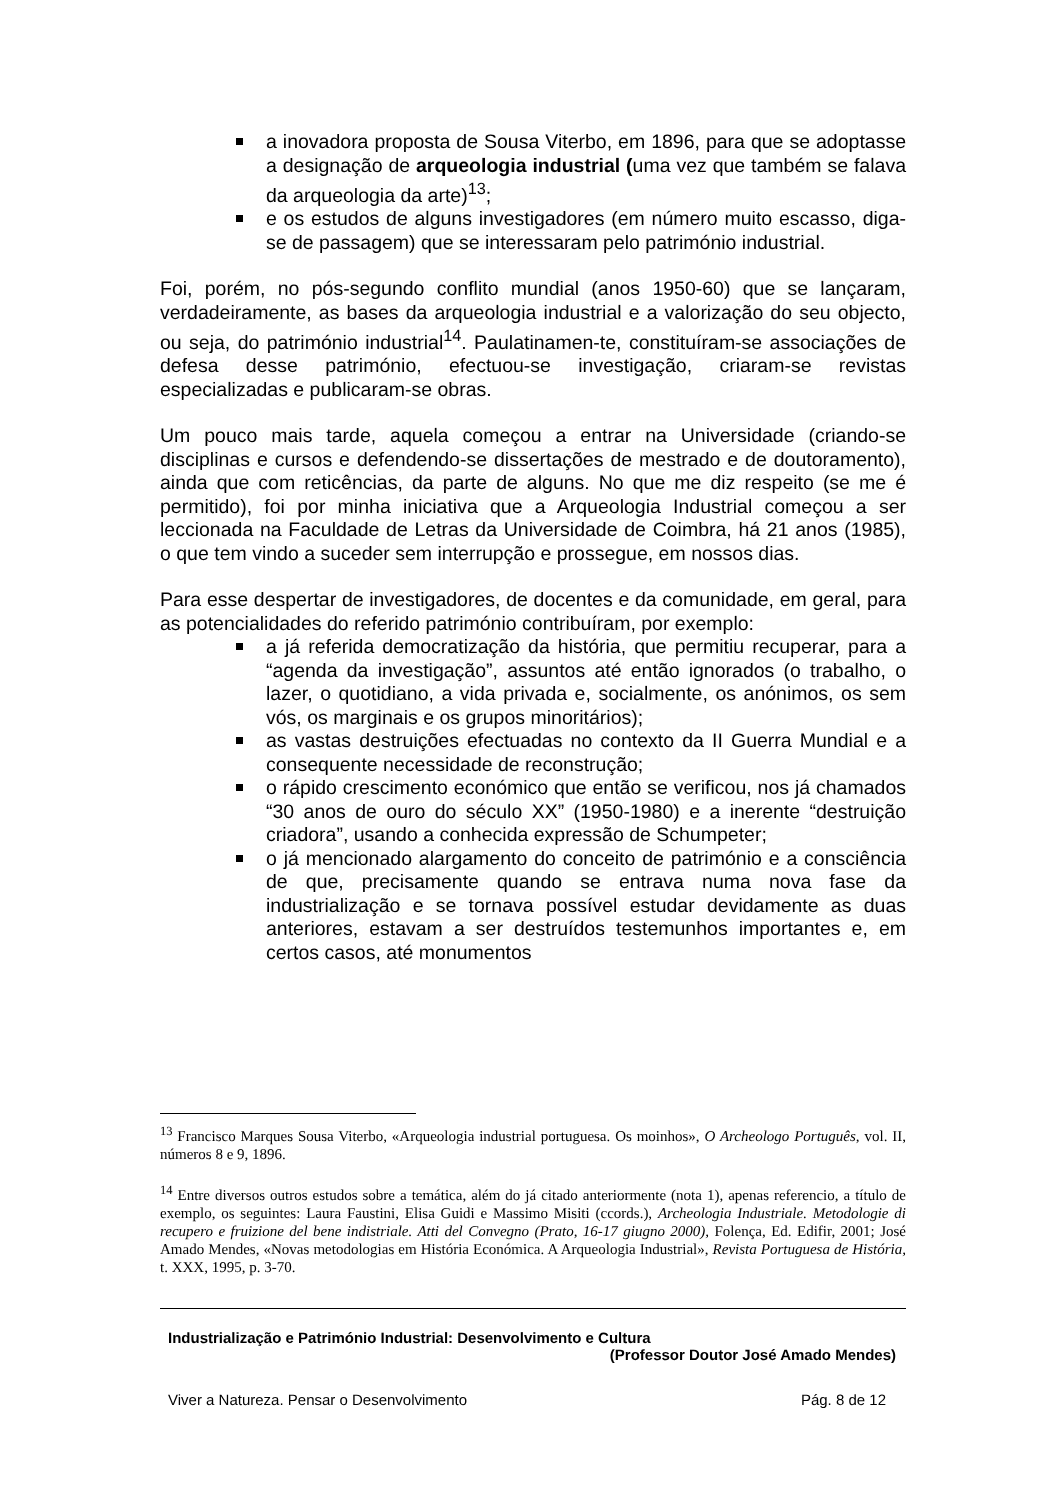a inovadora proposta de Sousa Viterbo, em 1896, para que se adoptasse a designação de arqueologia industrial (uma vez que também se falava da arqueologia da arte)<sup>13</sup>;
e os estudos de alguns investigadores (em número muito escasso, diga-se de passagem) que se interessaram pelo património industrial.
Foi, porém, no pós-segundo conflito mundial (anos 1950-60) que se lançaram, verdadeiramente, as bases da arqueologia industrial e a valorização do seu objecto, ou seja, do património industrial<sup>14</sup>. Paulatinamen-te, constituíram-se associações de defesa desse património, efectuou-se investigação, criaram-se revistas especializadas e publicaram-se obras.
Um pouco mais tarde, aquela começou a entrar na Universidade (criando-se disciplinas e cursos e defendendo-se dissertações de mestrado e de doutoramento), ainda que com reticências, da parte de alguns. No que me diz respeito (se me é permitido), foi por minha iniciativa que a Arqueologia Industrial começou a ser leccionada na Faculdade de Letras da Universidade de Coimbra, há 21 anos (1985), o que tem vindo a suceder sem interrupção e prossegue, em nossos dias.
Para esse despertar de investigadores, de docentes e da comunidade, em geral, para as potencialidades do referido património contribuíram, por exemplo:
a já referida democratização da história, que permitiu recuperar, para a “agenda da investigação”, assuntos até então ignorados (o trabalho, o lazer, o quotidiano, a vida privada e, socialmente, os anónimos, os sem vós, os marginais e os grupos minoritários);
as vastas destruições efectuadas no contexto da II Guerra Mundial e a consequente necessidade de reconstrução;
o rápido crescimento económico que então se verificou, nos já chamados “30 anos de ouro do século XX” (1950-1980) e a inerente “destruição criadora”, usando a conhecida expressão de Schumpeter;
o já mencionado alargamento do conceito de património e a consciência de que, precisamente quando se entrava numa nova fase da industrialização e se tornava possível estudar devidamente as duas anteriores, estavam a ser destruídos testemunhos importantes e, em certos casos, até monumentos
<sup>13</sup> Francisco Marques Sousa Viterbo, «Arqueologia industrial portuguesa. Os moinhos», O Archeologo Português, vol. II, números 8 e 9, 1896.
<sup>14</sup> Entre diversos outros estudos sobre a temática, além do já citado anteriormente (nota 1), apenas referencio, a título de exemplo, os seguintes: Laura Faustini, Elisa Guidi e Massimo Misiti (ccords.), Archeologia Industriale. Metodologie di recupero e fruizione del bene indistriale. Atti del Convegno (Prato, 16-17 giugno 2000), Folença, Ed. Edifir, 2001; José Amado Mendes, «Novas metodologias em História Económica. A Arqueologia Industrial», Revista Portuguesa de História, t. XXX, 1995, p. 3-70.
Industrialização e Património Industrial: Desenvolvimento e Cultura
(Professor Doutor José Amado Mendes)
Viver a Natureza. Pensar o Desenvolvimento Pág. 8 de 12